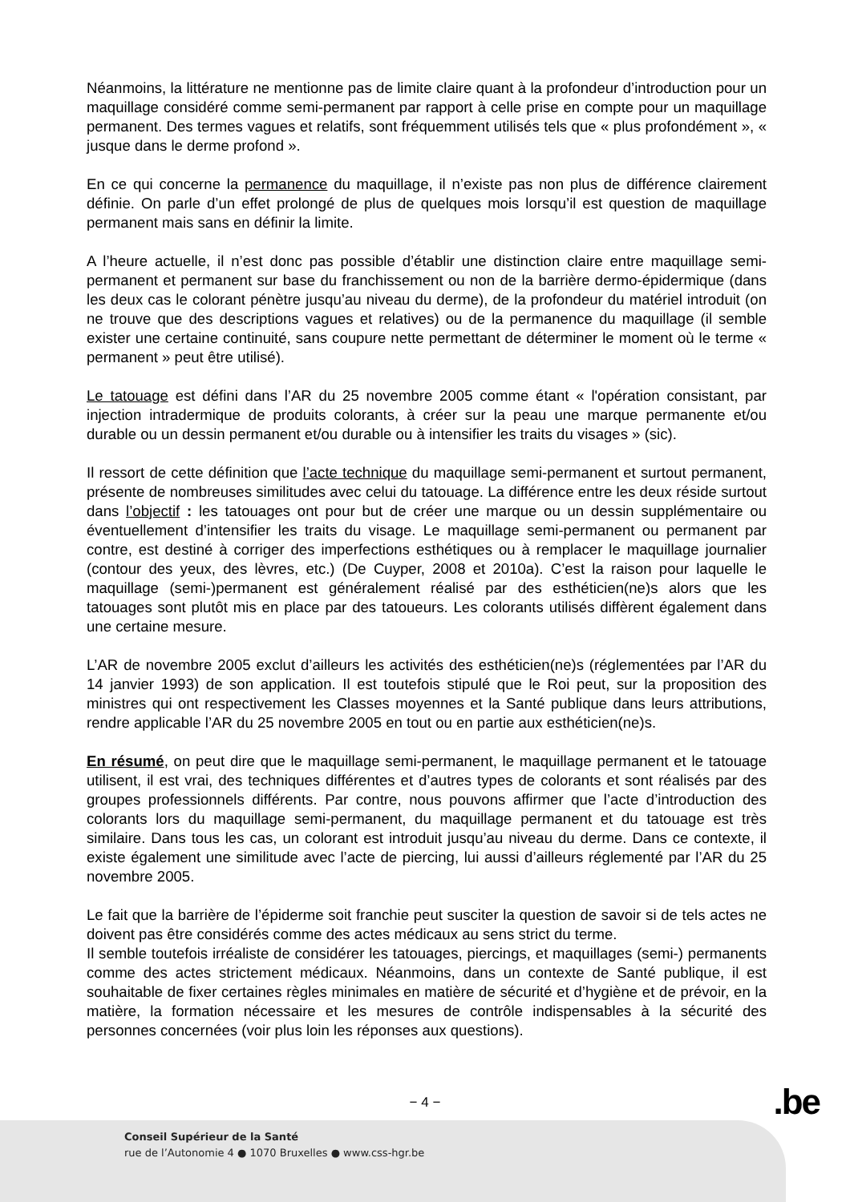Néanmoins, la littérature ne mentionne pas de limite claire quant à la profondeur d’introduction pour un maquillage considéré comme semi-permanent par rapport à celle prise en compte pour un maquillage permanent. Des termes vagues et relatifs, sont fréquemment utilisés tels que « plus profondément », « jusque dans le derme profond ».
En ce qui concerne la permanence du maquillage, il n’existe pas non plus de différence clairement définie. On parle d’un effet prolongé de plus de quelques mois lorsqu’il est question de maquillage permanent mais sans en définir la limite.
A l’heure actuelle, il n’est donc pas possible d’établir une distinction claire entre maquillage semi-permanent et permanent sur base du franchissement ou non de la barrière dermo-épidermique (dans les deux cas le colorant pénètre jusqu’au niveau du derme), de la profondeur du matériel introduit (on ne trouve que des descriptions vagues et relatives) ou de la permanence du maquillage (il semble exister une certaine continuité, sans coupure nette permettant de déterminer le moment où le terme « permanent » peut être utilisé).
Le tatouage est défini dans l’AR du 25 novembre 2005 comme étant « l'opération consistant, par injection intradermique de produits colorants, à créer sur la peau une marque permanente et/ou durable ou un dessin permanent et/ou durable ou à intensifier les traits du visages » (sic).
Il ressort de cette définition que l’acte technique du maquillage semi-permanent et surtout permanent, présente de nombreuses similitudes avec celui du tatouage. La différence entre les deux réside surtout dans l’objectif : les tatouages ont pour but de créer une marque ou un dessin supplémentaire ou éventuellement d’intensifier les traits du visage. Le maquillage semi-permanent ou permanent par contre, est destiné à corriger des imperfections esthétiques ou à remplacer le maquillage journalier (contour des yeux, des lèvres, etc.) (De Cuyper, 2008 et 2010a). C’est la raison pour laquelle le maquillage (semi-)permanent est généralement réalisé par des esthéticien(ne)s alors que les tatouages sont plutôt mis en place par des tatoueurs. Les colorants utilisés diffèrent également dans une certaine mesure.
L’AR de novembre 2005 exclut d’ailleurs les activités des esthéticien(ne)s (réglementées par l’AR du 14 janvier 1993) de son application. Il est toutefois stipulé que le Roi peut, sur la proposition des ministres qui ont respectivement les Classes moyennes et la Santé publique dans leurs attributions, rendre applicable l’AR du 25 novembre 2005 en tout ou en partie aux esthéticien(ne)s.
En résumé, on peut dire que le maquillage semi-permanent, le maquillage permanent et le tatouage utilisent, il est vrai, des techniques différentes et d’autres types de colorants et sont réalisés par des groupes professionnels différents. Par contre, nous pouvons affirmer que l’acte d’introduction des colorants lors du maquillage semi-permanent, du maquillage permanent et du tatouage est très similaire. Dans tous les cas, un colorant est introduit jusqu’au niveau du derme. Dans ce contexte, il existe également une similitude avec l’acte de piercing, lui aussi d’ailleurs réglementé par l’AR du 25 novembre 2005.
Le fait que la barrière de l’épiderme soit franchie peut susciter la question de savoir si de tels actes ne doivent pas être considérés comme des actes médicaux au sens strict du terme.
Il semble toutefois irréaliste de considérer les tatouages, piercings, et maquillages (semi-) permanents comme des actes strictement médicaux. Néanmoins, dans un contexte de Santé publique, il est souhaitable de fixer certaines règles minimales en matière de sécurité et d’hygiène et de prévoir, en la matière, la formation nécessaire et les mesures de contrôle indispensables à la sécurité des personnes concernées (voir plus loin les réponses aux questions).
− 4 − .be
Conseil Supérieur de la Santé
rue de l’Autonomie 4 ● 1070 Bruxelles ● www.css-hgr.be